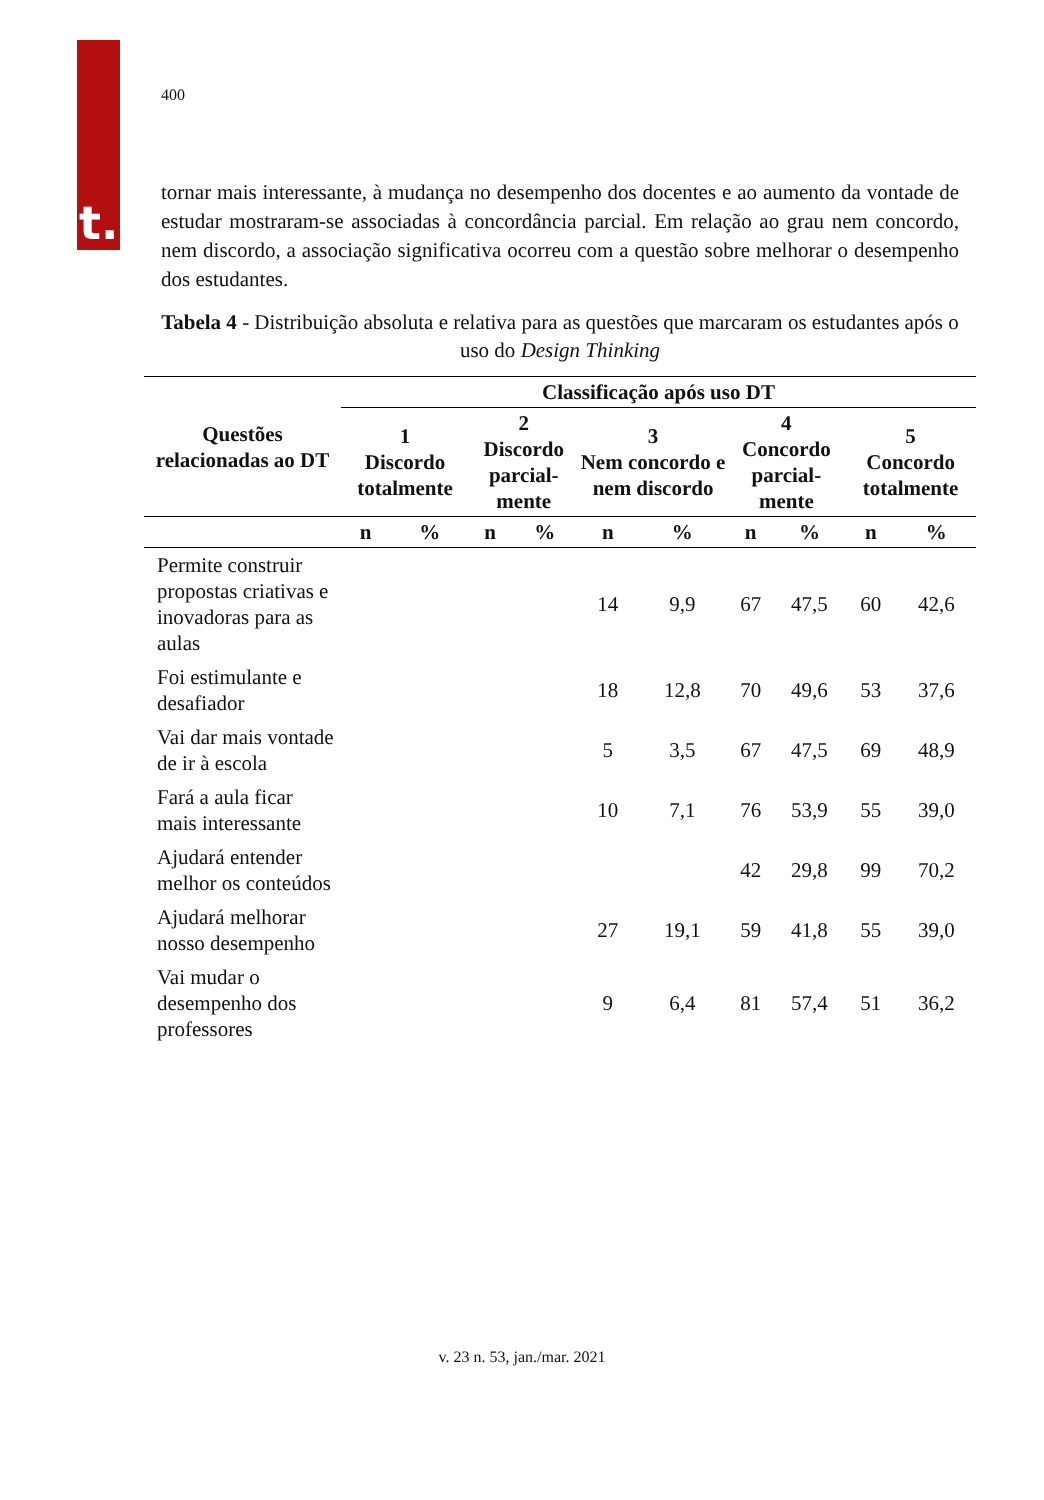t.
400
tornar mais interessante, à mudança no desempenho dos docentes e ao aumento da vontade de estudar mostraram-se associadas à concordância parcial. Em relação ao grau nem concordo, nem discordo, a associação significativa ocorreu com a questão sobre melhorar o desempenho dos estudantes.
Tabela 4 - Distribuição absoluta e relativa para as questões que marcaram os estudantes após o uso do Design Thinking
| Questões relacionadas ao DT | Classificação após uso DT | | | | | | | | | |
| --- | --- | --- | --- | --- | --- | --- | --- | --- | --- | --- |
| | 1 Discordo totalmente | | 2 Discordo parcial- mente | | 3 Nem concordo e nem discordo | | 4 Concordo parcial- mente | | 5 Concordo totalmente | |
| | n | % | n | % | n | % | n | % | n | % |
| Permite construir propostas criativas e inovadoras para as aulas | | | | | 14 | 9,9 | 67 | 47,5 | 60 | 42,6 |
| Foi estimulante e desafiador | | | | | 18 | 12,8 | 70 | 49,6 | 53 | 37,6 |
| Vai dar mais vontade de ir à escola | | | | | 5 | 3,5 | 67 | 47,5 | 69 | 48,9 |
| Fará a aula ficar mais interessante | | | | | 10 | 7,1 | 76 | 53,9 | 55 | 39,0 |
| Ajudará entender melhor os conteúdos | | | | | | | 42 | 29,8 | 99 | 70,2 |
| Ajudará melhorar nosso desempenho | | | | | 27 | 19,1 | 59 | 41,8 | 55 | 39,0 |
| Vai mudar o desempenho dos professores | | | | | 9 | 6,4 | 81 | 57,4 | 51 | 36,2 |
v. 23 n. 53, jan./mar. 2021